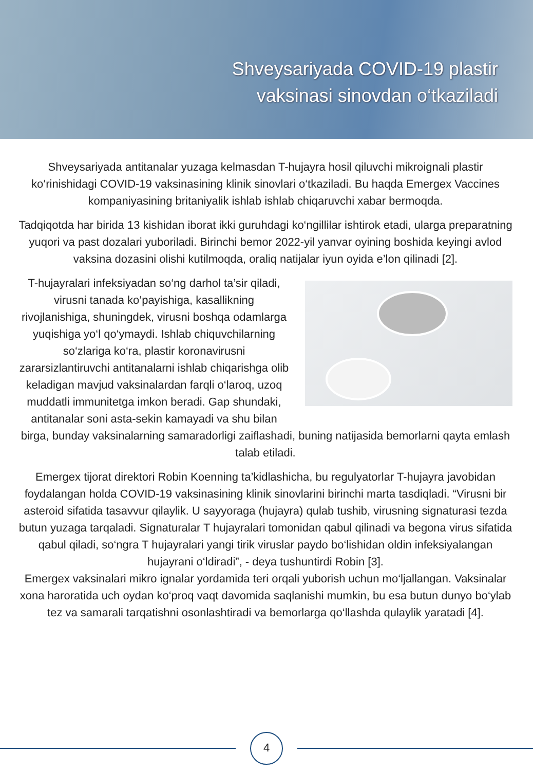Shveysariyada COVID-19 plastir
vaksinasi sinovdan o‘tkaziladi
Shveysariyada antitanalar yuzaga kelmasdan T-hujayra hosil qiluvchi mikroignali plastir ko‘rinishidagi COVID-19 vaksinasining klinik sinovlari o‘tkaziladi. Bu haqda Emergex Vaccines kompaniyasining britaniyalik ishlab ishlab chiqaruvchi xabar bermoqda.
Tadqiqotda har birida 13 kishidan iborat ikki guruhdagi ko‘ngillilar ishtirok etadi, ularga preparatning yuqori va past dozalari yuboriladi. Birinchi bemor 2022-yil yanvar oyining boshida keyingi avlod vaksina dozasini olishi kutilmoqda, oraliq natijalar iyun oyida e’lon qilinadi [2].
T-hujayralari infeksiyadan so‘ng darhol ta’sir qiladi, virusni tanada ko‘payishiga, kasallikning rivojlanishiga, shuningdek, virusni boshqa odamlarga yuqishiga yo‘l qo‘ymaydi. Ishlab chiquvchilarning so‘zlariga ko‘ra, plastir koronavirusni zararsizlantiruvchi antitanalarni ishlab chiqarishga olib keladigan mavjud vaksinalardan farqli o‘laroq, uzoq muddatli immunitetga imkon beradi. Gap shundaki, antitanalar soni asta-sekin kamayadi va shu bilan birga, bunday vaksinalarning samaradorligi zaiflashadi, buning natijasida bemorlarni qayta emlash talab etiladi.
Emergex tijorat direktori Robin Koenning ta’kidlashicha, bu regulyatorlar T-hujayra javobidan foydalangan holda COVID-19 vaksinasining klinik sinovlarini birinchi marta tasdiqladi. “Virusni bir asteroid sifatida tasavvur qilaylik. U sayyoraga (hujayra) qulab tushib, virusning signaturasi tezda butun yuzaga tarqaladi. Signaturalar T hujayralari tomonidan qabul qilinadi va begona virus sifatida qabul qiladi, so‘ngra T hujayralari yangi tirik viruslar paydo bo‘lishidan oldin infeksiyalangan hujayrani o‘ldiradi”, - deya tushuntirdi Robin [3].
Emergex vaksinalari mikro ignalar yordamida teri orqali yuborish uchun mo‘ljallangan. Vaksinalar xona haroratida uch oydan ko‘proq vaqt davomida saqlanishi mumkin, bu esa butun dunyo bo‘ylab tez va samarali tarqatishni osonlashtiradi va bemorlarga qo‘llashda qulaylik yaratadi [4].
4